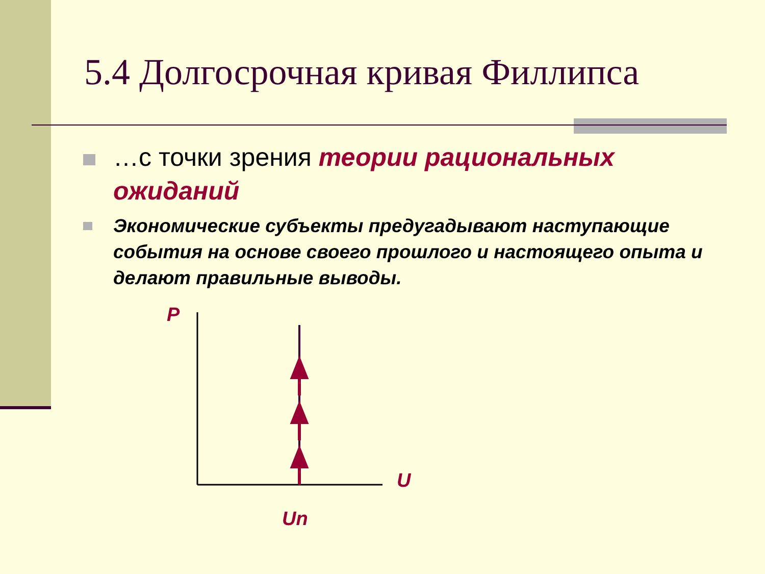5.4 Долгосрочная кривая Филлипса
…с точки зрения теории рациональных ожиданий
Экономические субъекты предугадывают наступающие события на основе своего прошлого и настоящего опыта и делают правильные выводы.
P
U
Un